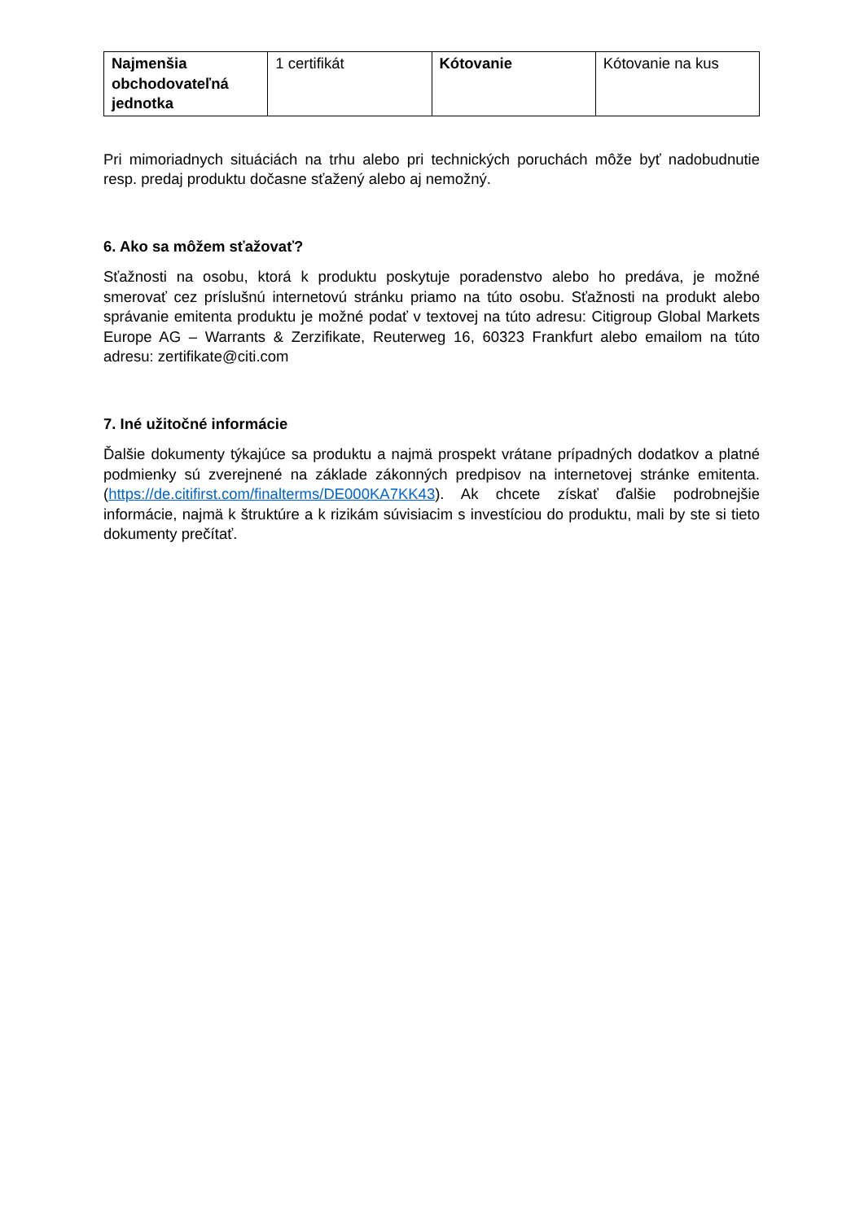| Najmenšia obchodovateľná jednotka | 1 certifikát | Kótovanie | Kótovanie na kus |
Pri mimoriadnych situáciách na trhu alebo pri technických poruchách môže byť nadobudnutie resp. predaj produktu dočasne sťažený alebo aj nemožný.
6. Ako sa môžem sťažovať?
Sťažnosti na osobu, ktorá k produktu poskytuje poradenstvo alebo ho predáva, je možné smerovať cez príslušnú internetovú stránku priamo na túto osobu. Sťažnosti na produkt alebo správanie emitenta produktu je možné podať v textovej na túto adresu: Citigroup Global Markets Europe AG – Warrants & Zerzifikate, Reuterweg 16, 60323 Frankfurt alebo emailom na túto adresu: zertifikate@citi.com
7. Iné užitočné informácie
Ďalšie dokumenty týkajúce sa produktu a najmä prospekt vrátane prípadných dodatkov a platné podmienky sú zverejnené na základe zákonných predpisov na internetovej stránke emitenta. (https://de.citifirst.com/finalterms/DE000KA7KK43). Ak chcete získať ďalšie podrobnejšie informácie, najmä k štruktúre a k rizikám súvisiacim s investíciou do produktu, mali by ste si tieto dokumenty prečítať.